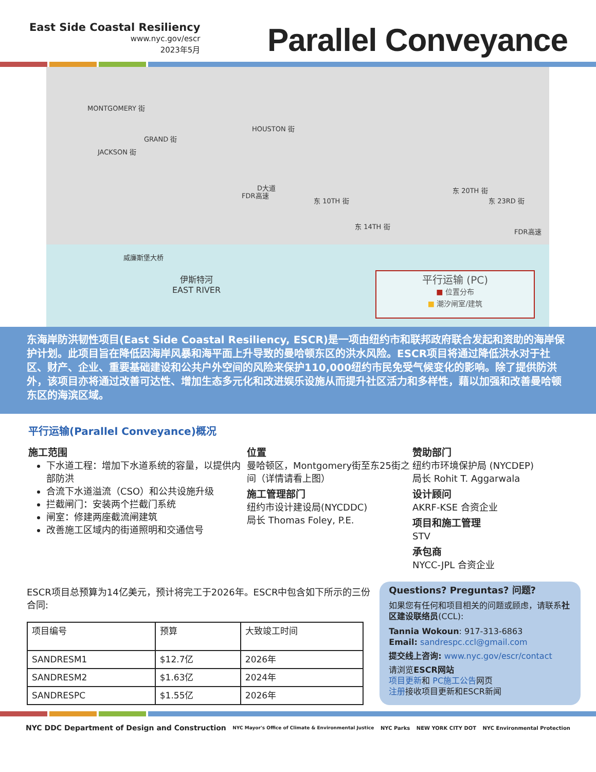East Side Coastal Resiliency
www.nyc.gov/escr
2023年5月
Parallel Conveyance
MONTGOMERY 街
JACKSON 街
GRAND 街
HOUSTON 街
FDR高速
D大道
东 10TH 街
东 14TH 街
东 20TH 街
东 23RD 街
FDR高速
威廉斯堡大桥
伊斯特河
EAST RIVER
平行运输 (PC)
■ 位置分布
■ 潮汐闸室/建筑
东海岸防洪韧性项目(East Side Coastal Resiliency, ESCR)是一项由纽约市和联邦政府联合发起和资助的海岸保护计划。此项目旨在降低因海岸风暴和海平面上升导致的曼哈顿东区的洪水风险。ESCR项目将通过降低洪水对于社区、财产、企业、重要基础建设和公共户外空间的风险来保护110,000纽约市民免受气候变化的影响。除了提供防洪外，该项目亦将通过改善可达性、增加生态多元化和改进娱乐设施从而提升社区活力和多样性，藉以加强和改善曼哈顿东区的海滨区域。
平行运输(Parallel Conveyance)概况
施工范围
下水道工程：增加下水道系统的容量，以提供内部防洪
合流下水道溢流（CSO）和公共设施升级
拦截闸门：安装两个拦截门系统
闸室：修建两座截流闸建筑
改善施工区域内的街道照明和交通信号
位置
曼哈顿区，Montgomery街至东25街之间（详情请看上图）
施工管理部门
纽约市设计建设局(NYCDDC)
局长 Thomas Foley, P.E.
赞助部门
纽约市环境保护局 (NYCDEP)
局长 Rohit T. Aggarwala
设计顾问
AKRF-KSE 合资企业
项目和施工管理
STV
承包商
NYCC-JPL 合资企业
ESCR项目总预算为14亿美元，预计将完工于2026年。ESCR中包含如下所示的三份合同:
| 项目编号 | 预算 | 大致竣工时间 |
| --- | --- | --- |
| SANDRESM1 | $12.7亿 | 2026年 |
| SANDRESM2 | $1.63亿 | 2024年 |
| SANDRESPC | $1.55亿 | 2026年 |
Questions? Preguntas? 问题?
如果您有任何和项目相关的问题或顾虑，请联系社区建设联络员(CCL):
Tannia Wokoun: 917-313-6863
Email: sandrespc.ccl@gmail.com
提交线上咨询: www.nyc.gov/escr/contact
请浏览ESCR网站
项目更新和 PC施工公告网页
注册接收项目更新和ESCR新闻
NYC DDC Department of Design and Construction
NYC Mayor's Office of Climate & Environmental Justice
NYC Parks NEW YORK CITY DOT NYC Environmental Protection